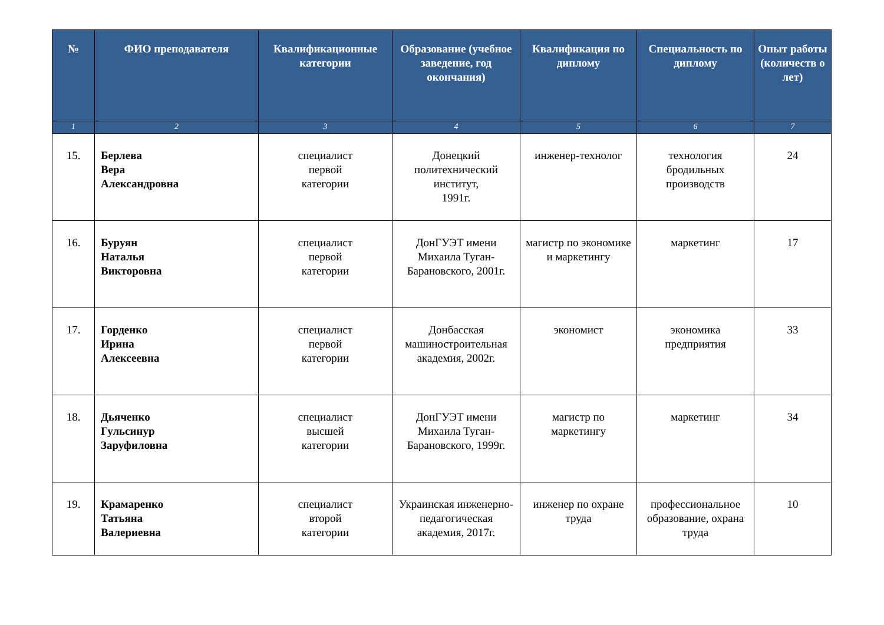| № | ФИО преподавателя | Квалификационные категории | Образование (учебное заведение, год окончания) | Квалификация по диплому | Специальность по диплому | Опыт работы (количеств о лет) |
| --- | --- | --- | --- | --- | --- | --- |
| 1 | 2 | 3 | 4 | 5 | 6 | 7 |
| 15. | Берлева Вера Александровна | специалист первой категории | Донецкий политехнический институт, 1991г. | инженер-технолог | технология бродильных производств | 24 |
| 16. | Буруян Наталья Викторовна | специалист первой категории | ДонГУЭТ имени Михаила Туган-Барановского, 2001г. | магистр по экономике и маркетингу | маркетинг | 17 |
| 17. | Горденко Ирина Алексеевна | специалист первой категории | Донбасская машиностроительная академия, 2002г. | экономист | экономика предприятия | 33 |
| 18. | Дьяченко Гульсинур Заруфиловна | специалист высшей категории | ДонГУЭТ имени Михаила Туган-Барановского, 1999г. | магистр по маркетингу | маркетинг | 34 |
| 19. | Крамаренко Татьяна Валериевна | специалист второй категории | Украинская инженерно-педагогическая академия, 2017г. | инженер по охране труда | профессиональное образование, охрана труда | 10 |